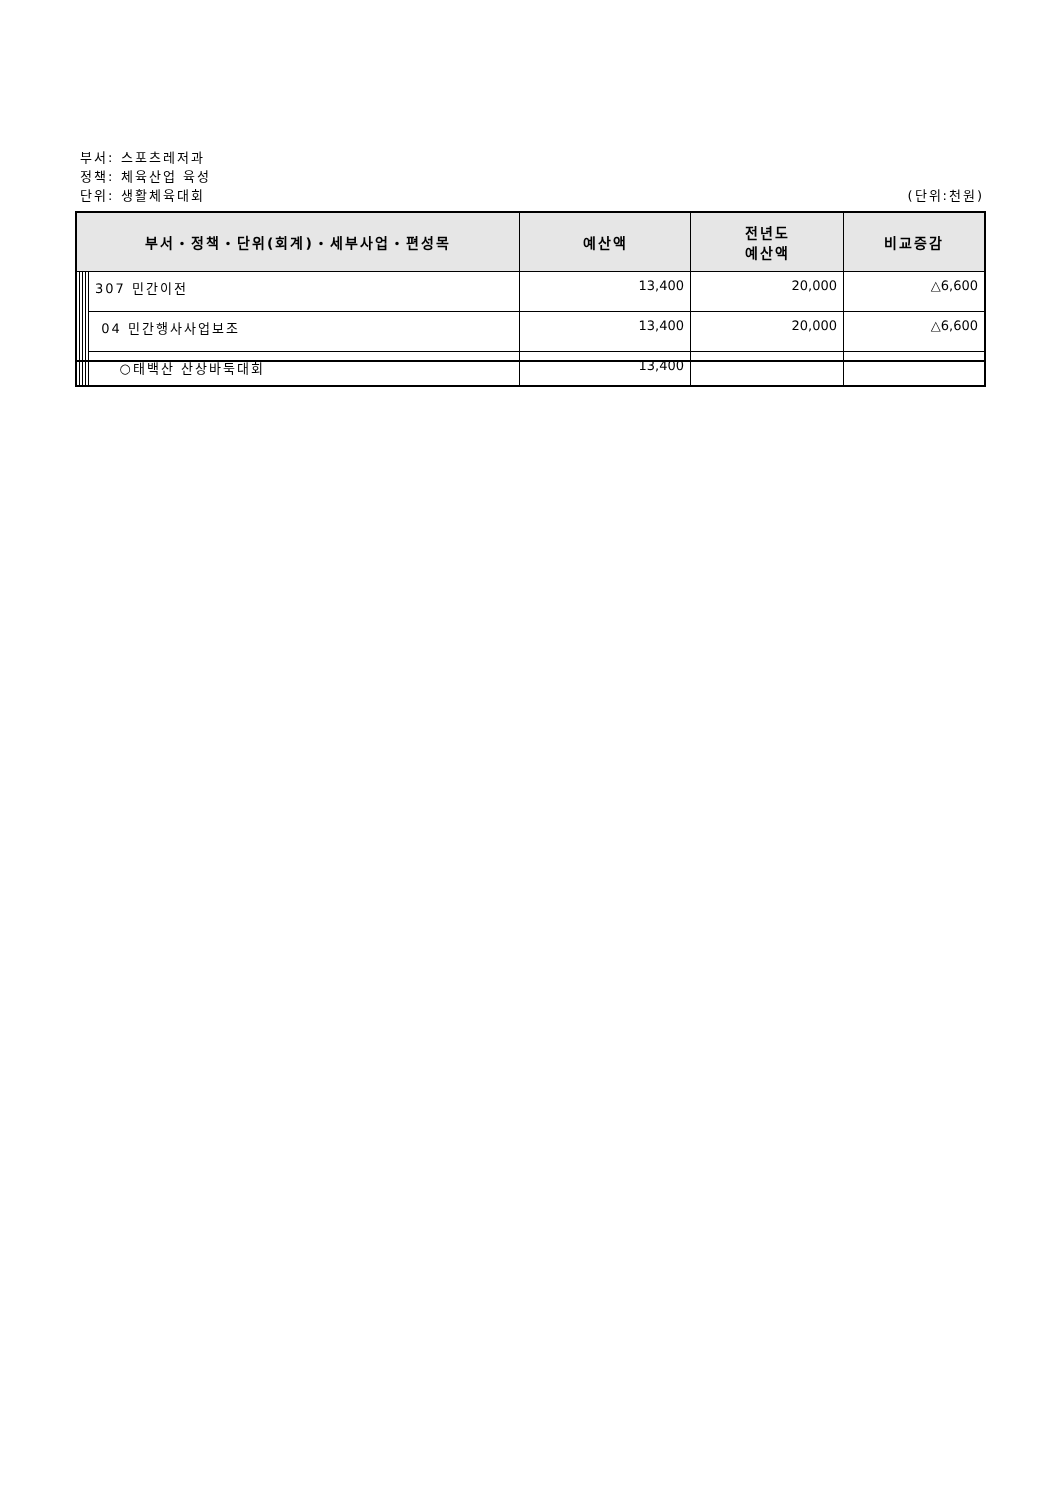부서: 스포츠레저과
정책: 체육산업 육성
단위: 생활체육대회 (단위:천원)
| 부서・정책・단위(회계)・세부사업・편성목 | | | | | 예산액 | 전년도 예산액 | 비교증감 |
| --- | --- | --- | --- | --- | --- | --- | --- |
| | | | | 307 민간이전 | 13,400 | 20,000 | △6,600 |
| | | | | 04 민간행사사업보조 | 13,400 | 20,000 | △6,600 |
| | | | | ○태백산 산상바둑대회 | 13,400 | | |